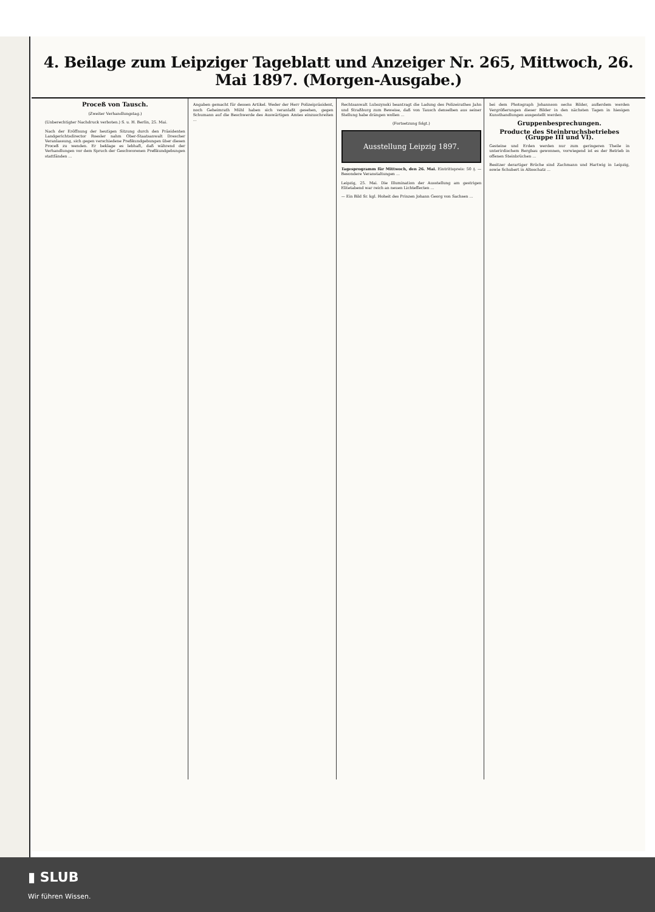4. Beilage zum Leipziger Tageblatt und Anzeiger Nr. 265, Mittwoch, 26. Mai 1897. (Morgen-Ausgabe.)
Proceß von Tausch.
(Zweiter Verhandlungstag.)
(Unberechtigter Nachdruck verboten.) S. u. H. Berlin, 25. Mai.
Nach der Eröffnung der heutigen Sitzung durch den Präsidenten Landgerichtsdirector Roesler nahm Ober-Staatsanwalt Drescher Veranlassung, sich gegen verschiedene Preßkundgebungen über diesen Proceß zu wenden. Er beklage es lebhaft, daß während der Verhandlungen vor dem Spruch der Geschworenen Preßkundgebungen stattfänden ...
Angaben gemacht für dessen Artikel. Weder der Herr Polizeipräsident, noch Geheimrath Mühl haben sich veranlaßt gesehen, gegen Schumann auf die Beschwerde des Auswärtigen Amtes einzuschreiten ...
Rechtsanwalt Lubszynski beantragt die Ladung des Polizeirathes Jahn und Straßburg zum Beweise, daß von Tausch denselben aus seiner Stellung habe drängen wollen ...
(Fortsetzung folgt.)
Ausstellung Leipzig 1897.
Tagesprogramm für Mittwoch, den 26. Mai. Eintrittspreis: 50 ₰. — Besondere Veranstaltungen ...
Leipzig, 25. Mai. Die Illumination der Ausstellung am gestrigen Elitetabend war reich an neuen Lichteffecten ...
— Ein Bild Sr. kgl. Hoheit des Prinzen Johann Georg von Sachsen ...
bei dem Photograph Johannson sechs Bilder, außerdem werden Vergrößerungen dieser Bilder in den nächsten Tagen in hiesigen Kunsthandlungen ausgestellt werden.
Gruppenbesprechungen.
Producte des Steinbruchsbetriebes (Gruppe III und VI).
Gesteine und Erden werden nur zum geringeren Theile in unterirdischem Bergbau gewonnen, vorwiegend ist es der Betrieb in offenen Steinbrüchen ...
Besitzer derartiger Brüche sind Zachmann und Hartwig in Leipzig, sowie Schubert in Altoschatz ...
▮ SLUB
Wir führen Wissen.